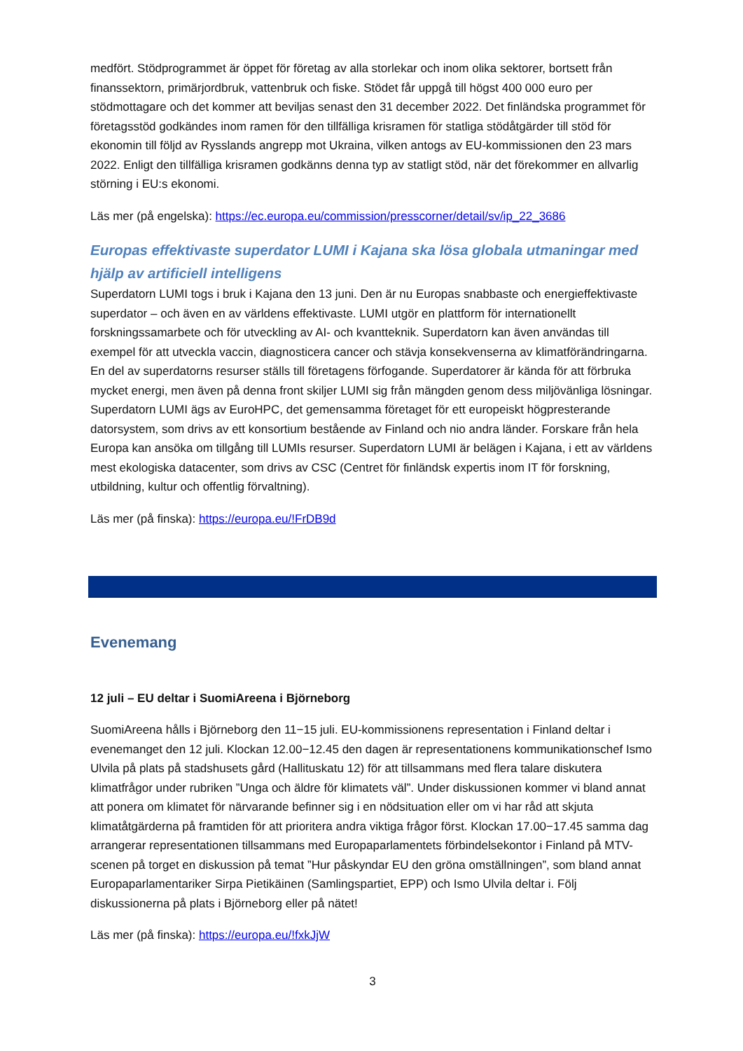medfört. Stödprogrammet är öppet för företag av alla storlekar och inom olika sektorer, bortsett från finanssektorn, primärjordbruk, vattenbruk och fiske. Stödet får uppgå till högst 400 000 euro per stödmottagare och det kommer att beviljas senast den 31 december 2022. Det finländska programmet för företagsstöd godkändes inom ramen för den tillfälliga krisramen för statliga stödåtgärder till stöd för ekonomin till följd av Rysslands angrepp mot Ukraina, vilken antogs av EU-kommissionen den 23 mars 2022. Enligt den tillfälliga krisramen godkänns denna typ av statligt stöd, när det förekommer en allvarlig störning i EU:s ekonomi.
Läs mer (på engelska): https://ec.europa.eu/commission/presscorner/detail/sv/ip_22_3686
Europas effektivaste superdator LUMI i Kajana ska lösa globala utmaningar med hjälp av artificiell intelligens
Superdatorn LUMI togs i bruk i Kajana den 13 juni. Den är nu Europas snabbaste och energieffektivaste superdator – och även en av världens effektivaste. LUMI utgör en plattform för internationellt forskningssamarbete och för utveckling av AI- och kvantteknik. Superdatorn kan även användas till exempel för att utveckla vaccin, diagnosticera cancer och stävja konsekvenserna av klimatförändringarna. En del av superdatorns resurser ställs till företagens förfogande. Superdatorer är kända för att förbruka mycket energi, men även på denna front skiljer LUMI sig från mängden genom dess miljövänliga lösningar. Superdatorn LUMI ägs av EuroHPC, det gemensamma företaget för ett europeiskt högpresterande datorsystem, som drivs av ett konsortium bestående av Finland och nio andra länder. Forskare från hela Europa kan ansöka om tillgång till LUMIs resurser. Superdatorn LUMI är belägen i Kajana, i ett av världens mest ekologiska datacenter, som drivs av CSC (Centret för finländsk expertis inom IT för forskning, utbildning, kultur och offentlig förvaltning).
Läs mer (på finska): https://europa.eu/!FrDB9d
Evenemang
12 juli – EU deltar i SuomiAreena i Björneborg
SuomiAreena hålls i Björneborg den 11−15 juli. EU-kommissionens representation i Finland deltar i evenemanget den 12 juli. Klockan 12.00−12.45 den dagen är representationens kommunikationschef Ismo Ulvila på plats på stadshusets gård (Hallituskatu 12) för att tillsammans med flera talare diskutera klimatfrågor under rubriken ”Unga och äldre för klimatets väl”. Under diskussionen kommer vi bland annat att ponera om klimatet för närvarande befinner sig i en nödsituation eller om vi har råd att skjuta klimatåtgärderna på framtiden för att prioritera andra viktiga frågor först. Klockan 17.00−17.45 samma dag arrangerar representationen tillsammans med Europaparlamentets förbindelsekontor i Finland på MTV-scenen på torget en diskussion på temat ”Hur påskyndar EU den gröna omställningen”, som bland annat Europaparlamentariker Sirpa Pietikäinen (Samlingspartiet, EPP) och Ismo Ulvila deltar i. Följ diskussionerna på plats i Björneborg eller på nätet!
Läs mer (på finska): https://europa.eu/!fxkJjW
3